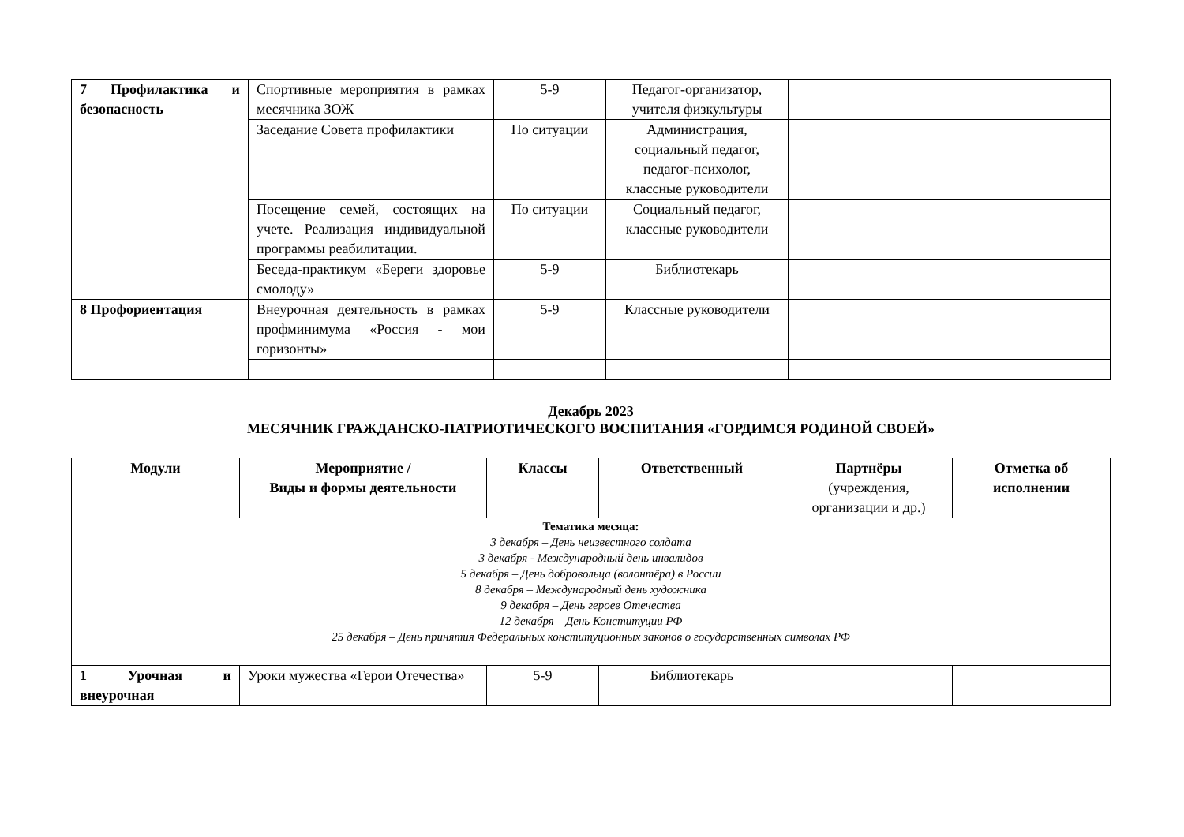| 7 Профилактика и безопасность | Спортивные мероприятия в рамках месячника ЗОЖ | 5-9 | Педагог-организатор, учителя физкультуры | | |
| | Заседание Совета профилактики | По ситуации | Администрация, социальный педагог, педагог-психолог, классные руководители | | |
| | Посещение семей, состоящих на учете. Реализация индивидуальной программы реабилитации. | По ситуации | Социальный педагог, классные руководители | | |
| | Беседа-практикум «Береги здоровье смолоду» | 5-9 | Библиотекарь | | |
| 8 Профориентация | Внеурочная деятельность в рамках профминимума «Россия - мои горизонты» | 5-9 | Классные руководители | | |
Декабрь 2023
МЕСЯЧНИК ГРАЖДАНСКО-ПАТРИОТИЧЕСКОГО ВОСПИТАНИЯ «ГОРДИМСЯ РОДИНОЙ СВОЕЙ»
| Модули | Мероприятие / Виды и формы деятельности | Классы | Ответственный | Партнёры (учреждения, организации и др.) | Отметка об исполнении |
| --- | --- | --- | --- | --- | --- |
| Тематика месяца: 3 декабря – День неизвестного солдата 3 декабря - Международный день инвалидов 5 декабря – День добровольца (волонтёра) в России 8 декабря – Международный день художника 9 декабря – День героев Отечества 12 декабря – День Конституции РФ 25 декабря – День принятия Федеральных конституционных законов о государственных символах РФ | | | | | |
| 1 Урочная и внеурочная | Уроки мужества «Герои Отечества» | 5-9 | Библиотекарь | | |